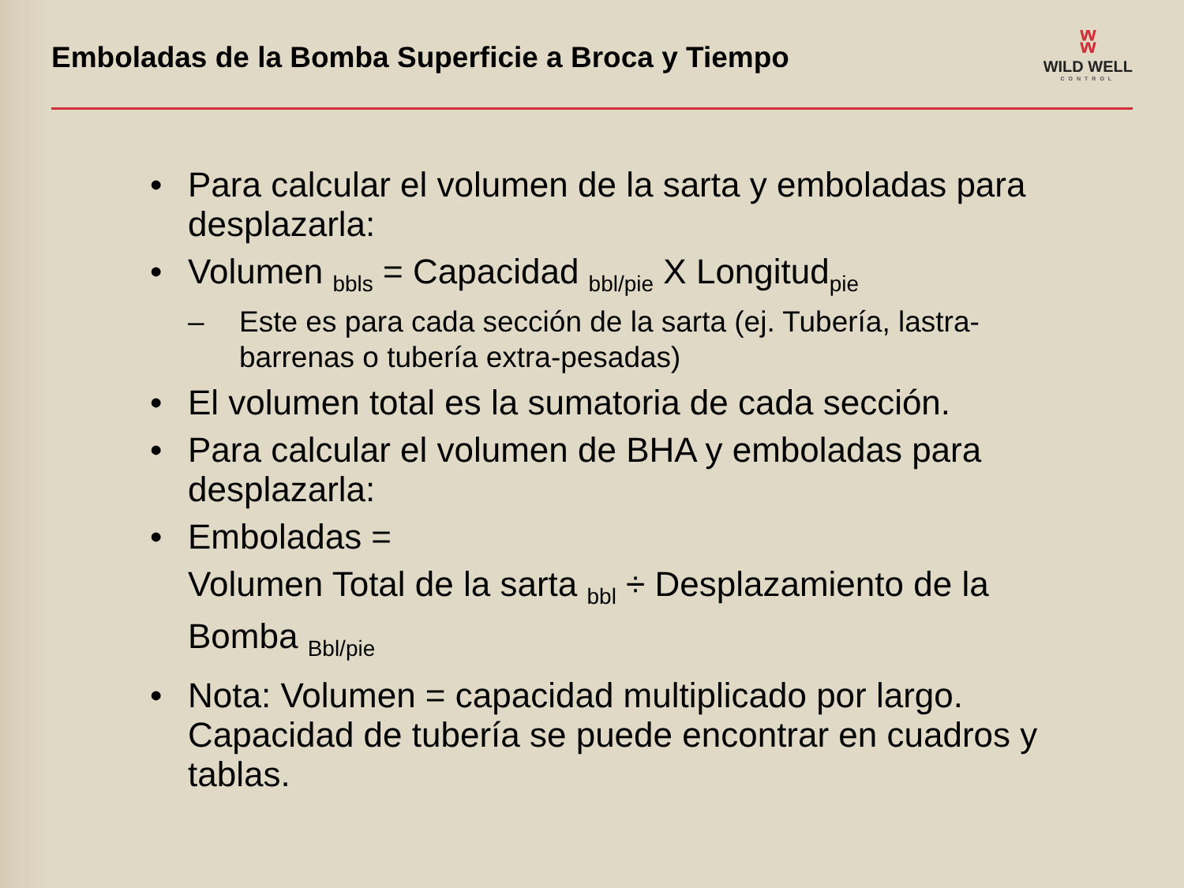Emboladas de la Bomba Superficie a Broca y Tiempo
ʬ
WILD WELL
CONTROL
• Para calcular el volumen de la sarta y emboladas para desplazarla:
• Volumen <sub>bbls</sub> = Capacidad <sub>bbl/pie</sub> X Longitud<sub>pie</sub>
– Este es para cada sección de la sarta (ej. Tubería, lastra-barrenas o tubería extra-pesadas)
• El volumen total es la sumatoria de cada sección.
• Para calcular el volumen de BHA y emboladas para desplazarla:
• Emboladas =
Volumen Total de la sarta <sub>bbl</sub> ÷ Desplazamiento de la Bomba <sub>Bbl/pie</sub>
• Nota: Volumen = capacidad multiplicado por largo. Capacidad de tubería se puede encontrar en cuadros y tablas.